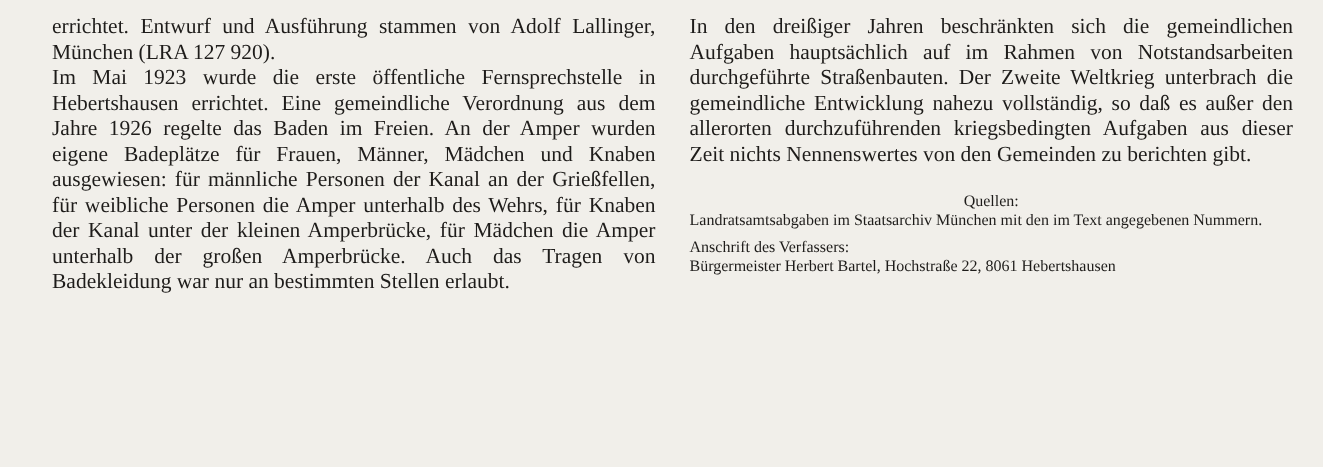errichtet. Entwurf und Ausführung stammen von Adolf Lallinger, München (LRA 127 920).
Im Mai 1923 wurde die erste öffentliche Fernsprechstelle in Hebertshausen errichtet. Eine gemeindliche Verordnung aus dem Jahre 1926 regelte das Baden im Freien. An der Amper wurden eigene Badeplätze für Frauen, Männer, Mädchen und Knaben ausgewiesen: für männliche Personen der Kanal an der Grießfellen, für weibliche Personen die Amper unterhalb des Wehrs, für Knaben der Kanal unter der kleinen Amperbrücke, für Mädchen die Amper unterhalb der großen Amperbrücke. Auch das Tragen von Badekleidung war nur an bestimmten Stellen erlaubt.
In den dreißiger Jahren beschränkten sich die gemeindlichen Aufgaben hauptsächlich auf im Rahmen von Notstandsarbeiten durchgeführte Straßenbauten. Der Zweite Weltkrieg unterbrach die gemeindliche Entwicklung nahezu vollständig, so daß es außer den allerorten durchzuführenden kriegsbedingten Aufgaben aus dieser Zeit nichts Nennenswertes von den Gemeinden zu berichten gibt.
Quellen:
Landratsamtsabgaben im Staatsarchiv München mit den im Text angegebenen Nummern.
Anschrift des Verfassers:
Bürgermeister Herbert Bartel, Hochstraße 22, 8061 Hebertshausen